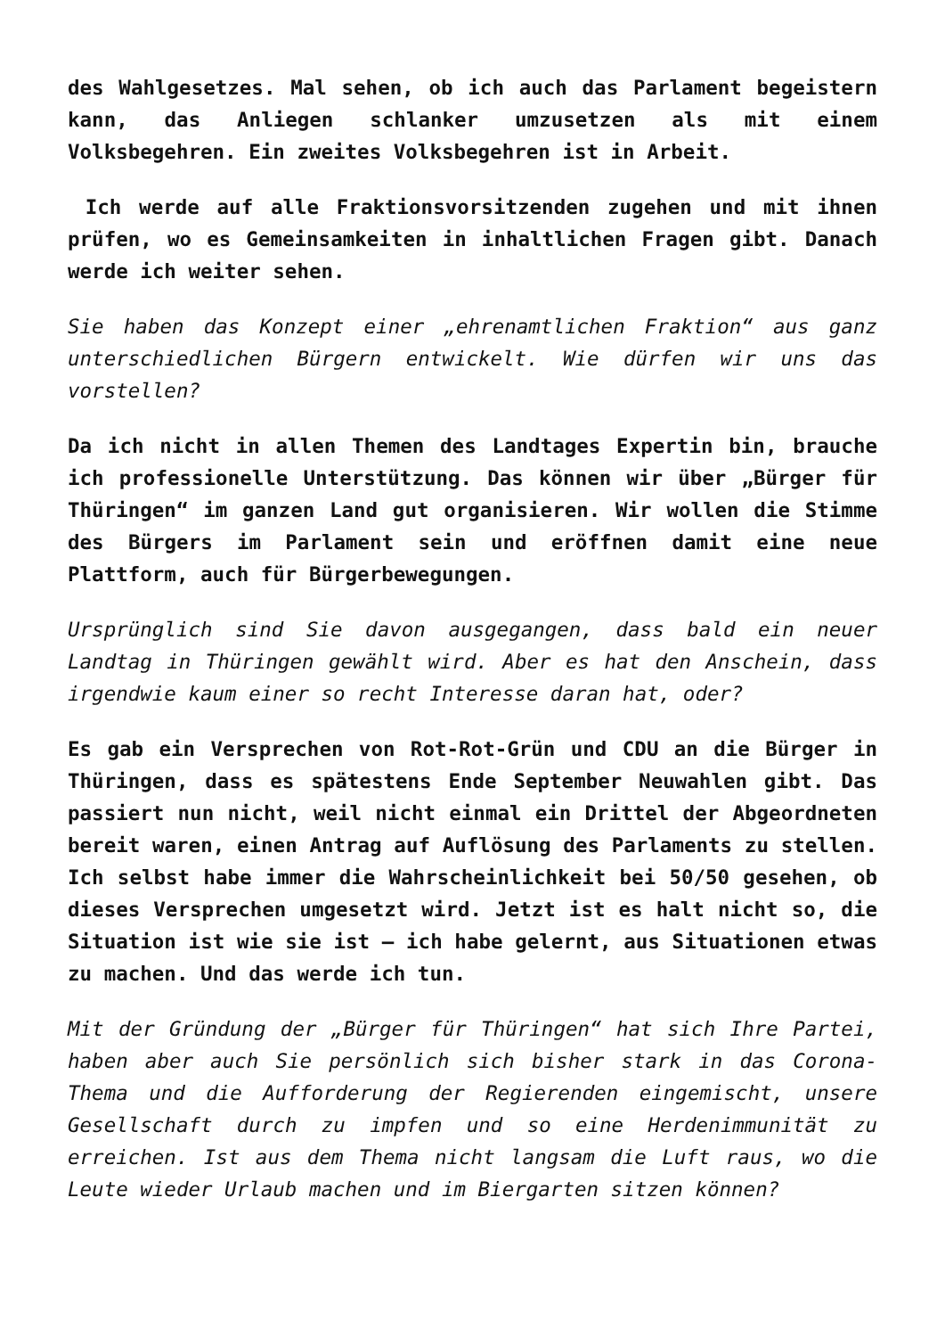des Wahlgesetzes. Mal sehen, ob ich auch das Parlament begeistern kann, das Anliegen schlanker umzusetzen als mit einem Volksbegehren. Ein zweites Volksbegehren ist in Arbeit.
Ich werde auf alle Fraktionsvorsitzenden zugehen und mit ihnen prüfen, wo es Gemeinsamkeiten in inhaltlichen Fragen gibt. Danach werde ich weiter sehen.
Sie haben das Konzept einer „ehrenamtlichen Fraktion“ aus ganz unterschiedlichen Bürgern entwickelt. Wie dürfen wir uns das vorstellen?
Da ich nicht in allen Themen des Landtages Expertin bin, brauche ich professionelle Unterstützung. Das können wir über „Bürger für Thüringen“ im ganzen Land gut organisieren. Wir wollen die Stimme des Bürgers im Parlament sein und eröffnen damit eine neue Plattform, auch für Bürgerbewegungen.
Ursprünglich sind Sie davon ausgegangen, dass bald ein neuer Landtag in Thüringen gewählt wird. Aber es hat den Anschein, dass irgendwie kaum einer so recht Interesse daran hat, oder?
Es gab ein Versprechen von Rot-Rot-Grün und CDU an die Bürger in Thüringen, dass es spätestens Ende September Neuwahlen gibt. Das passiert nun nicht, weil nicht einmal ein Drittel der Abgeordneten bereit waren, einen Antrag auf Auflösung des Parlaments zu stellen. Ich selbst habe immer die Wahrscheinlichkeit bei 50/50 gesehen, ob dieses Versprechen umgesetzt wird. Jetzt ist es halt nicht so, die Situation ist wie sie ist – ich habe gelernt, aus Situationen etwas zu machen. Und das werde ich tun.
Mit der Gründung der „Bürger für Thüringen“ hat sich Ihre Partei, haben aber auch Sie persönlich sich bisher stark in das Corona-Thema und die Aufforderung der Regierenden eingemischt, unsere Gesellschaft durch zu impfen und so eine Herdenimmunität zu erreichen. Ist aus dem Thema nicht langsam die Luft raus, wo die Leute wieder Urlaub machen und im Biergarten sitzen können?